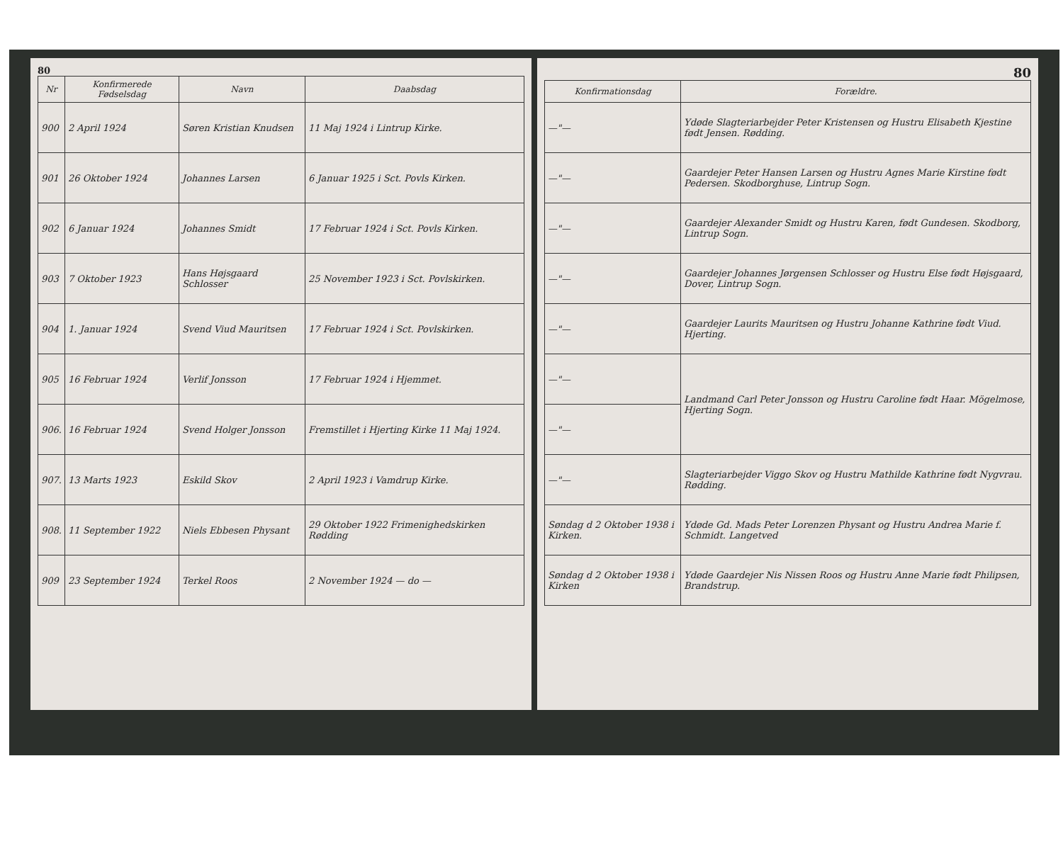80
| Nr | Konfirmerede Fødselsdag | Navn | Daabsdag |
| --- | --- | --- | --- |
| 900 | 2 April 1924 | Søren Kristian Knudsen | 11 Maj 1924 i Lintrup Kirke. |
| 901 | 26 Oktober 1924 | Johannes Larsen | 6 Januar 1925 i Sct. Povls Kirken. |
| 902 | 6 Januar 1924 | Johannes Smidt | 17 Februar 1924 i Sct. Povls Kirken. |
| 903 | 7 Oktober 1923 | Hans Højsgaard Schlosser | 25 November 1923 i Sct. Povlskirken. |
| 904 | 1. Januar 1924 | Svend Viud Mauritsen | 17 Februar 1924 i Sct. Povlskirken. |
| 905 | 16 Februar 1924 | Verlif Jonsson | 17 Februar 1924 i Hjemmet. |
| 906. | 16 Februar 1924 | Svend Holger Jonsson | Fremstillet i Hjerting Kirke 11 Maj 1924. |
| 907. | 13 Marts 1923 | Eskild Skov | 2 April 1923 i Vamdrup Kirke. |
| 908. | 11 September 1922 | Niels Ebbesen Physant | 29 Oktober 1922 Frimenighedskirken Rødding |
| 909 | 23 September 1924 | Terkel Roos | 2 November 1924 — do — |
80
| Konfirmationsdag | Forældre. |
| --- | --- |
| —"— | Ydøde Slagteriarbejder Peter Kristensen og Hustru Elisabeth Kjestine født Jensen. Rødding. |
| —"— | Gaardejer Peter Hansen Larsen og Hustru Agnes Marie Kirstine født Pedersen. Skodborghuse, Lintrup Sogn. |
| —"— | Gaardejer Alexander Smidt og Hustru Karen, født Gundesen. Skodborg, Lintrup Sogn. |
| —"— | Gaardejer Johannes Jørgensen Schlosser og Hustru Else født Højsgaard, Dover, Lintrup Sogn. |
| —"— | Gaardejer Laurits Mauritsen og Hustru Johanne Kathrine født Viud. Hjerting. |
| —"— | Landmand Carl Peter Jonsson og Hustru Caroline født Haar. Mögelmose, Hjerting Sogn. |
| —"— | |
| —"— | Slagteriarbejder Viggo Skov og Hustru Mathilde Kathrine født Nygvrau. Rødding. |
| Søndag d 2 Oktober 1938 i Kirken. | Ydøde Gd. Mads Peter Lorenzen Physant og Hustru Andrea Marie f. Schmidt. Langetved |
| Søndag d 2 Oktober 1938 i Kirken | Ydøde Gaardejer Nis Nissen Roos og Hustru Anne Marie født Philipsen, Brandstrup. |